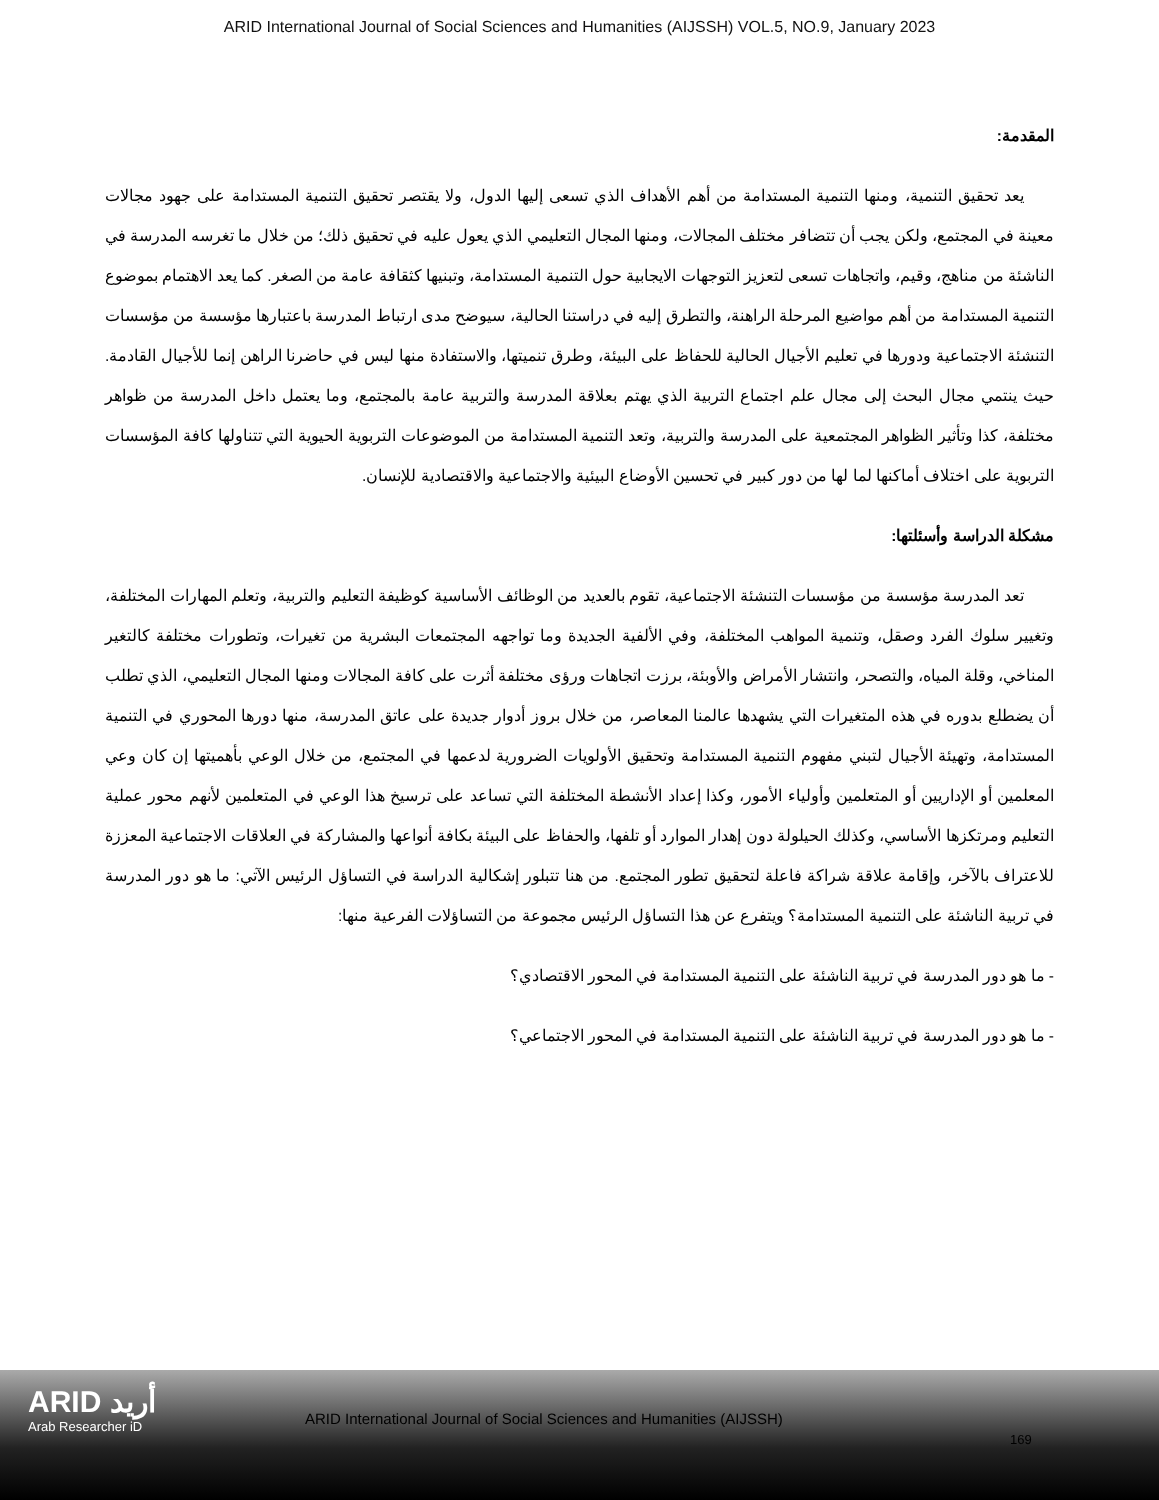ARID International Journal of Social Sciences and Humanities (AIJSSH) VOL.5, NO.9, January 2023
المقدمة:
يعد تحقيق التنمية، ومنها التنمية المستدامة من أهم الأهداف الذي تسعى إليها الدول، ولا يقتصر تحقيق التنمية المستدامة على جهود مجالات معينة في المجتمع، ولكن يجب أن تتضافر مختلف المجالات، ومنها المجال التعليمي الذي يعول عليه في تحقيق ذلك؛ من خلال ما تغرسه المدرسة في الناشئة من مناهج، وقيم، واتجاهات تسعى لتعزيز التوجهات الايجابية حول التنمية المستدامة، وتبنيها كثقافة عامة من الصغر. كما يعد الاهتمام بموضوع التنمية المستدامة من أهم مواضيع المرحلة الراهنة، والتطرق إليه في دراستنا الحالية، سيوضح مدى ارتباط المدرسة باعتبارها مؤسسة من مؤسسات التنشئة الاجتماعية ودورها في تعليم الأجيال الحالية للحفاظ على البيئة، وطرق تنميتها، والاستفادة منها ليس في حاضرنا الراهن إنما للأجيال القادمة. حيث ينتمي مجال البحث إلى مجال علم اجتماع التربية الذي يهتم بعلاقة المدرسة والتربية عامة بالمجتمع، وما يعتمل داخل المدرسة من ظواهر مختلفة، كذا وتأثير الظواهر المجتمعية على المدرسة والتربية، وتعد التنمية المستدامة من الموضوعات التربوية الحيوية التي تتناولها كافة المؤسسات التربوية على اختلاف أماكنها لما لها من دور كبير في تحسين الأوضاع البيئية والاجتماعية والاقتصادية للإنسان.
مشكلة الدراسة وأسئلتها:
تعد المدرسة مؤسسة من مؤسسات التنشئة الاجتماعية، تقوم بالعديد من الوظائف الأساسية كوظيفة التعليم والتربية، وتعلم المهارات المختلفة، وتغيير سلوك الفرد وصقل، وتنمية المواهب المختلفة، وفي الألفية الجديدة وما تواجهه المجتمعات البشرية من تغيرات، وتطورات مختلفة كالتغير المناخي، وقلة المياه، والتصحر، وانتشار الأمراض والأوبئة، برزت اتجاهات ورؤى مختلفة أثرت على كافة المجالات ومنها المجال التعليمي، الذي تطلب أن يضطلع بدوره في هذه المتغيرات التي يشهدها عالمنا المعاصر، من خلال بروز أدوار جديدة على عاتق المدرسة، منها دورها المحوري في التنمية المستدامة، وتهيئة الأجيال لتبني مفهوم التنمية المستدامة وتحقيق الأولويات الضرورية لدعمها في المجتمع، من خلال الوعي بأهميتها إن كان وعي المعلمين أو الإداريين أو المتعلمين وأولياء الأمور، وكذا إعداد الأنشطة المختلفة التي تساعد على ترسيخ هذا الوعي في المتعلمين لأنهم محور عملية التعليم ومرتكزها الأساسي، وكذلك الحيلولة دون إهدار الموارد أو تلفها، والحفاظ على البيئة بكافة أنواعها والمشاركة في العلاقات الاجتماعية المعززة للاعتراف بالآخر، وإقامة علاقة شراكة فاعلة لتحقيق تطور المجتمع. من هنا تتبلور إشكالية الدراسة في التساؤل الرئيس الآتي: ما هو دور المدرسة في تربية الناشئة على التنمية المستدامة؟ ويتفرع عن هذا التساؤل الرئيس مجموعة من التساؤلات الفرعية منها:
- ما هو دور المدرسة في تربية الناشئة على التنمية المستدامة في المحور الاقتصادي؟
- ما هو دور المدرسة في تربية الناشئة على التنمية المستدامة في المحور الاجتماعي؟
ARID أريد
Arab Researcher iD
ARID International Journal of Social Sciences and Humanities (AIJSSH)
169